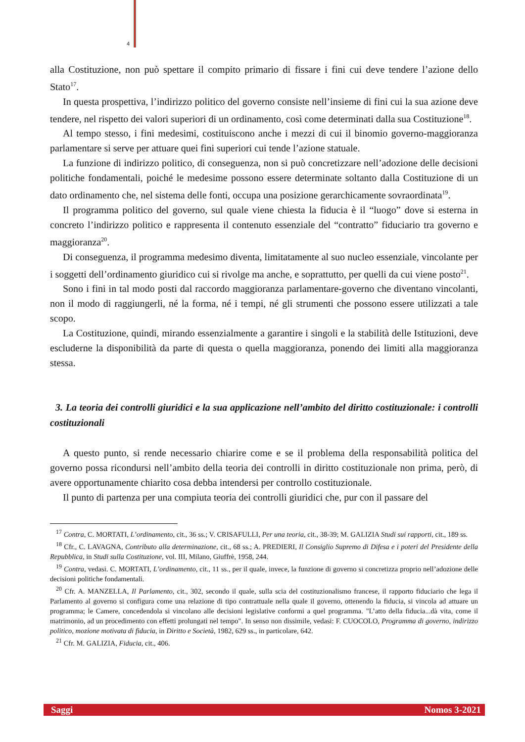4
alla Costituzione, non può spettare il compito primario di fissare i fini cui deve tendere l’azione dello Stato<sup>17</sup>.
In questa prospettiva, l’indirizzo politico del governo consiste nell’insieme di fini cui la sua azione deve tendere, nel rispetto dei valori superiori di un ordinamento, così come determinati dalla sua Costituzione<sup>18</sup>.
Al tempo stesso, i fini medesimi, costituiscono anche i mezzi di cui il binomio governo-maggioranza parlamentare si serve per attuare quei fini superiori cui tende l’azione statuale.
La funzione di indirizzo politico, di conseguenza, non si può concretizzare nell’adozione delle decisioni politiche fondamentali, poiché le medesime possono essere determinate soltanto dalla Costituzione di un dato ordinamento che, nel sistema delle fonti, occupa una posizione gerarchicamente sovraordinata<sup>19</sup>.
Il programma politico del governo, sul quale viene chiesta la fiducia è il “luogo” dove si esterna in concreto l’indirizzo politico e rappresenta il contenuto essenziale del “contratto” fiduciario tra governo e maggioranza<sup>20</sup>.
Di conseguenza, il programma medesimo diventa, limitatamente al suo nucleo essenziale, vincolante per i soggetti dell’ordinamento giuridico cui si rivolge ma anche, e soprattutto, per quelli da cui viene posto<sup>21</sup>.
Sono i fini in tal modo posti dal raccordo maggioranza parlamentare-governo che diventano vincolanti, non il modo di raggiungerli, né la forma, né i tempi, né gli strumenti che possono essere utilizzati a tale scopo.
La Costituzione, quindi, mirando essenzialmente a garantire i singoli e la stabilità delle Istituzioni, deve escluderne la disponibilità da parte di questa o quella maggioranza, ponendo dei limiti alla maggioranza stessa.
3. La teoria dei controlli giuridici e la sua applicazione nell’ambito del diritto costituzionale: i controlli costituzionali
A questo punto, si rende necessario chiarire come e se il problema della responsabilità politica del governo possa ricondursi nell’ambito della teoria dei controlli in diritto costituzionale non prima, però, di avere opportunamente chiarito cosa debba intendersi per controllo costituzionale.
Il punto di partenza per una compiuta teoria dei controlli giuridici che, pur con il passare del
<sup>17</sup> Contra, C. MORTATI, L’ordinamento, cit., 36 ss.; V. CRISAFULLI, Per una teoria, cit., 38-39; M. GALIZIA Studi sui rapporti, cit., 189 ss.
<sup>18</sup> Cfr., C. LAVAGNA, Contributo alla determinazione, cit., 68 ss.; A. PREDIERI, Il Consiglio Supremo di Difesa e i poteri del Presidente della Repubblica, in Studi sulla Costituzione, vol. III, Milano, Giuffrè, 1958, 244.
<sup>19</sup> Contra, vedasi. C. MORTATI, L’ordinamento, cit., 11 ss., per il quale, invece, la funzione di governo si concretizza proprio nell’adozione delle decisioni politiche fondamentali.
<sup>20</sup> Cfr. A. MANZELLA, Il Parlamento, cit., 302, secondo il quale, sulla scia del costituzionalismo francese, il rapporto fiduciario che lega il Parlamento al governo si configura come una relazione di tipo contrattuale nella quale il governo, ottenendo la fiducia, si vincola ad attuare un programma; le Camere, concedendola si vincolano alle decisioni legislative conformi a quel programma. "L’atto della fiducia...dà vita, come il matrimonio, ad un procedimento con effetti prolungati nel tempo". In senso non dissimile, vedasi: F. CUOCOLO, Programma di governo, indirizzo politico, mozione motivata di fiducia, in Diritto e Società, 1982, 629 ss., in particolare, 642.
<sup>21</sup> Cfr. M. GALIZIA, Fiducia, cit., 406.
Saggi Nomos 3-2021